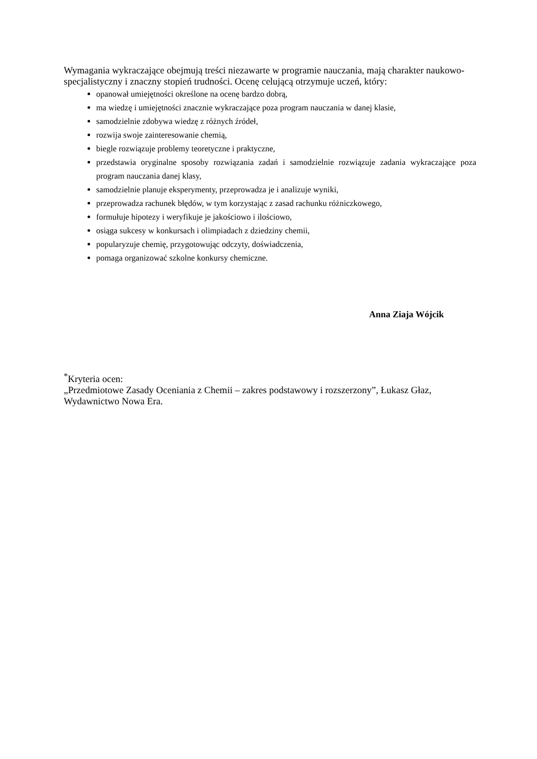Wymagania wykraczające obejmują treści niezawarte w programie nauczania, mają charakter naukowo-specjalistyczny i znaczny stopień trudności. Ocenę celującą otrzymuje uczeń, który:
opanował umiejętności określone na ocenę bardzo dobrą,
ma wiedzę i umiejętności znacznie wykraczające poza program nauczania w danej klasie,
samodzielnie zdobywa wiedzę z różnych źródeł,
rozwija swoje zainteresowanie chemią,
biegle rozwiązuje problemy teoretyczne i praktyczne,
przedstawia oryginalne sposoby rozwiązania zadań i samodzielnie rozwiązuje zadania wykraczające poza program nauczania danej klasy,
samodzielnie planuje eksperymenty, przeprowadza je i analizuje wyniki,
przeprowadza rachunek błędów, w tym korzystając z zasad rachunku różniczkowego,
formułuje hipotezy i weryfikuje je jakościowo i ilościowo,
osiąga sukcesy w konkursach i olimpiadach z dziedziny chemii,
popularyzuje chemię, przygotowując odczyty, doświadczenia,
pomaga organizować szkolne konkursy chemiczne.
Anna Ziaja Wójcik
<sup>*</sup> Kryteria ocen:
„Przedmiotowe Zasady Oceniania z Chemii – zakres podstawowy i rozszerzony”, Łukasz Głaz, Wydawnictwo Nowa Era.